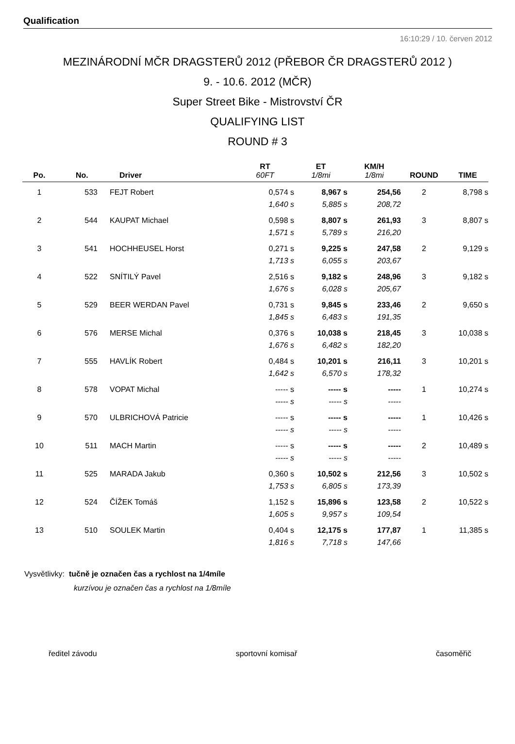Qualification
16:10:29 / 10. červen 2012
MEZINÁRODNÍ MČR DRAGSTERŮ 2012 (PŘEBOR ČR DRAGSTERŮ 2012 )
9. - 10.6. 2012 (MČR)
Super Street Bike - Mistrovství ČR
QUALIFYING LIST
ROUND # 3
| | | | RT | ET | KM/H | | |
| --- | --- | --- | --- | --- | --- | --- | --- |
| Po. | No. | Driver | 60FT | 1/8mi | 1/8mi | ROUND | TIME |
| 1 | 533 | FEJT Robert | 0,574 s | 8,967 s | 254,56 | 2 | 8,798 s |
| | | | 1,640 s | 5,885 s | 208,72 | | |
| 2 | 544 | KAUPAT Michael | 0,598 s | 8,807 s | 261,93 | 3 | 8,807 s |
| | | | 1,571 s | 5,789 s | 216,20 | | |
| 3 | 541 | HOCHHEUSEL Horst | 0,271 s | 9,225 s | 247,58 | 2 | 9,129 s |
| | | | 1,713 s | 6,055 s | 203,67 | | |
| 4 | 522 | SNÍTILÝ Pavel | 2,516 s | 9,182 s | 248,96 | 3 | 9,182 s |
| | | | 1,676 s | 6,028 s | 205,67 | | |
| 5 | 529 | BEER WERDAN Pavel | 0,731 s | 9,845 s | 233,46 | 2 | 9,650 s |
| | | | 1,845 s | 6,483 s | 191,35 | | |
| 6 | 576 | MERSE Michal | 0,376 s | 10,038 s | 218,45 | 3 | 10,038 s |
| | | | 1,676 s | 6,482 s | 182,20 | | |
| 7 | 555 | HAVLÍK Robert | 0,484 s | 10,201 s | 216,11 | 3 | 10,201 s |
| | | | 1,642 s | 6,570 s | 178,32 | | |
| 8 | 578 | VOPAT Michal | ----- s | ----- s | ----- | 1 | 10,274 s |
| | | | ----- s | ----- s | ----- | | |
| 9 | 570 | ULBRICHOVÁ Patricie | ----- s | ----- s | ----- | 1 | 10,426 s |
| | | | ----- s | ----- s | ----- | | |
| 10 | 511 | MACH Martin | ----- s | ----- s | ----- | 2 | 10,489 s |
| | | | ----- s | ----- s | ----- | | |
| 11 | 525 | MARADA Jakub | 0,360 s | 10,502 s | 212,56 | 3 | 10,502 s |
| | | | 1,753 s | 6,805 s | 173,39 | | |
| 12 | 524 | ČÍŽEK Tomáš | 1,152 s | 15,896 s | 123,58 | 2 | 10,522 s |
| | | | 1,605 s | 9,957 s | 109,54 | | |
| 13 | 510 | SOULEK Martin | 0,404 s | 12,175 s | 177,87 | 1 | 11,385 s |
| | | | 1,816 s | 7,718 s | 147,66 | | |
Vysvětlivky: tučně je označen čas a rychlost na 1/4míle
kurzívou je označen čas a rychlost na 1/8míle
ředitel závodu sportovní komisař časoměřič